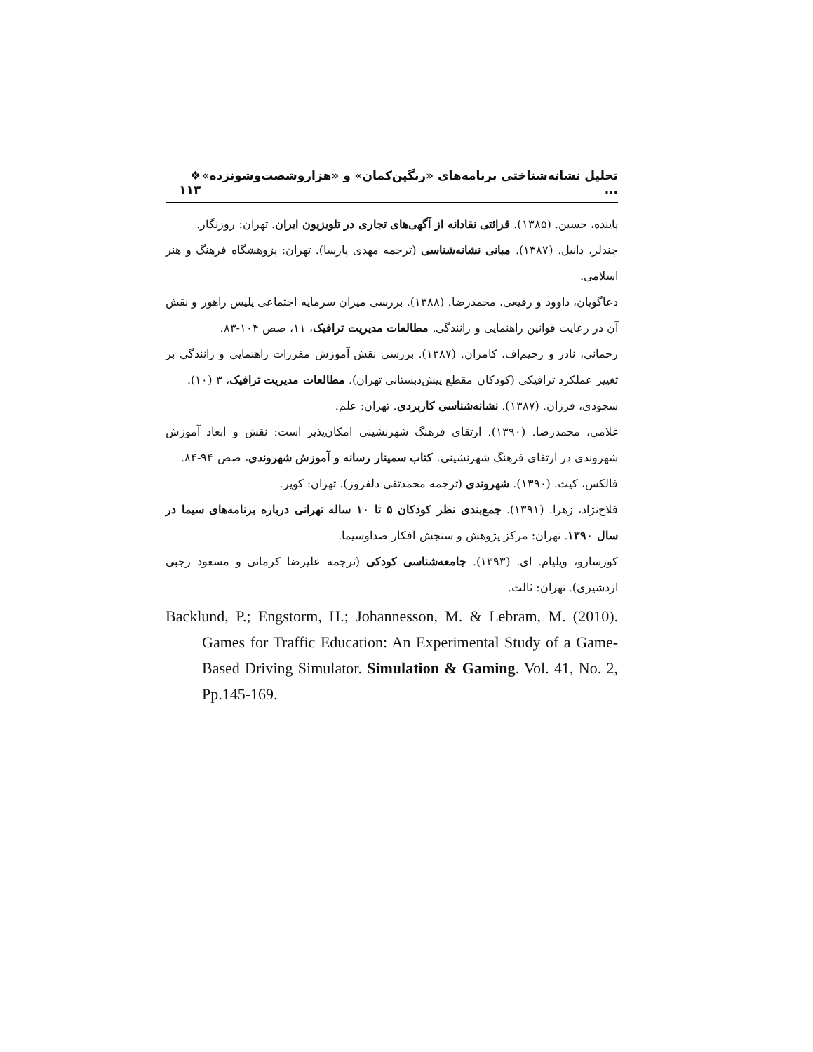تحلیل نشانه‌شناختی برنامه‌های «رنگین‌کمان» و «هزاروشصت‌وشونزده» ... ❖ ۱۱۳
پاینده، حسین. (۱۳۸۵). قرائتی نقادانه از آگهی‌های تجاری در تلویزیون ایران. تهران: روزنگار.
چندلر، دانیل. (۱۳۸۷). مبانی نشانه‌شناسی (ترجمه مهدی پارسا). تهران: پژوهشگاه فرهنگ و هنر اسلامی.
دعاگویان، داوود و رفیعی، محمدرضا. (۱۳۸۸). بررسی میزان سرمایه اجتماعی پلیس راهور و نقش آن در رعایت قوانین راهنمایی و رانندگی. مطالعات مدیریت ترافیک، ۱۱، صص ۱۰۴-۸۳.
رحمانی، نادر و رحیم‌اف، کامران. (۱۳۸۷). بررسی نقش آموزش مقررات راهنمایی و رانندگی بر تغییر عملکرد ترافیکی (کودکان مقطع پیش‌دبستانی تهران). مطالعات مدیریت ترافیک، ۳ (۱۰).
سجودی، فرزان. (۱۳۸۷). نشانه‌شناسی کاربردی. تهران: علم.
غلامی، محمدرضا. (۱۳۹۰). ارتقای فرهنگ شهرنشینی امکان‌پذیر است: نقش و ابعاد آموزش شهروندی در ارتقای فرهنگ شهرنشینی. کتاب سمینار رسانه و آموزش شهروندی، صص ۹۴-۸۴.
فالکس، کیث. (۱۳۹۰). شهروندی (ترجمه محمدتقی دلفروز). تهران: کویر.
فلاح‌نژاد، زهرا. (۱۳۹۱). جمع‌بندی نظر کودکان ۵ تا ۱۰ ساله تهرانی درباره برنامه‌های سیما در سال ۱۳۹۰. تهران: مرکز پژوهش و سنجش افکار صداوسیما.
کورسارو، ویلیام. ای. (۱۳۹۳). جامعه‌شناسی کودکی (ترجمه علیرضا کرمانی و مسعود رجبی اردشیری). تهران: ثالث.
Backlund, P.; Engstorm, H.; Johannesson, M. & Lebram, M. (2010). Games for Traffic Education: An Experimental Study of a Game-Based Driving Simulator. Simulation & Gaming. Vol. 41, No. 2, Pp.145-169.